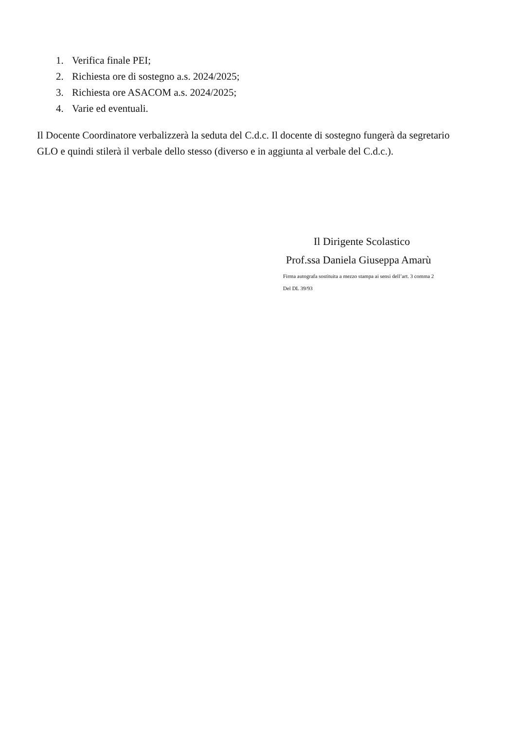1. Verifica finale PEI;
2. Richiesta ore di sostegno a.s. 2024/2025;
3. Richiesta ore ASACOM a.s. 2024/2025;
4. Varie ed eventuali.
Il Docente Coordinatore verbalizzerà la seduta del C.d.c. Il docente di sostegno fungerà da segretario GLO e quindi stilerà il verbale dello stesso (diverso e in aggiunta al verbale del C.d.c.).
Il Dirigente Scolastico
Prof.ssa Daniela Giuseppa Amarù
Firma autografa sostituita a mezzo stampa ai sensi dell’art. 3 comma 2
Del DL 39/93